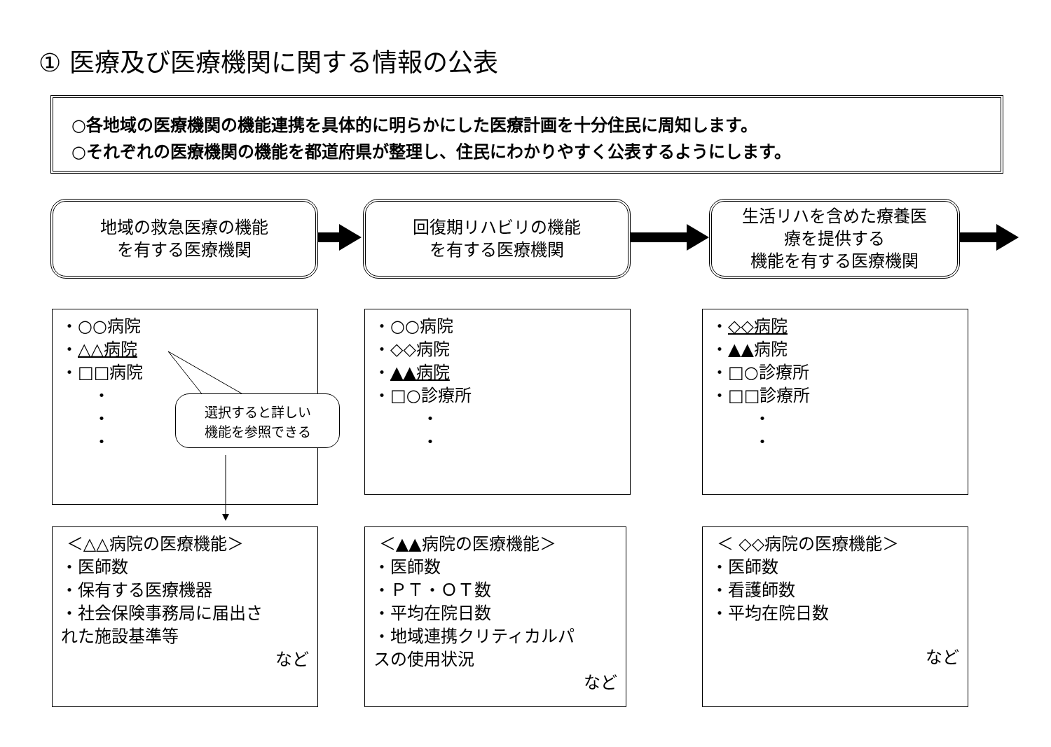① 医療及び医療機関に関する情報の公表
○各地域の医療機関の機能連携を具体的に明らかにした医療計画を十分住民に周知します。
○それぞれの医療機関の機能を都道府県が整理し、住民にわかりやすく公表するようにします。
地域の救急医療の機能
を有する医療機関
回復期リハビリの機能
を有する医療機関
生活リハを含めた療養医
療を提供する
機能を有する医療機関
・○○病院
・△△病院
・□□病院
・
・
・
選択すると詳しい
機能を参照できる
・○○病院
・◇◇病院
・▲▲病院
・□○診療所
・
・
・◇◇病院
・▲▲病院
・□○診療所
・□□診療所
・
・
＜△△病院の医療機能＞
・医師数
・保有する医療機器
・社会保険事務局に届出さ
れた施設基準等
など
＜▲▲病院の医療機能＞
・医師数
・ＰＴ・ＯＴ数
・平均在院日数
・地域連携クリティカルパ
スの使用状況
など
＜ ◇◇病院の医療機能＞
・医師数
・看護師数
・平均在院日数
など